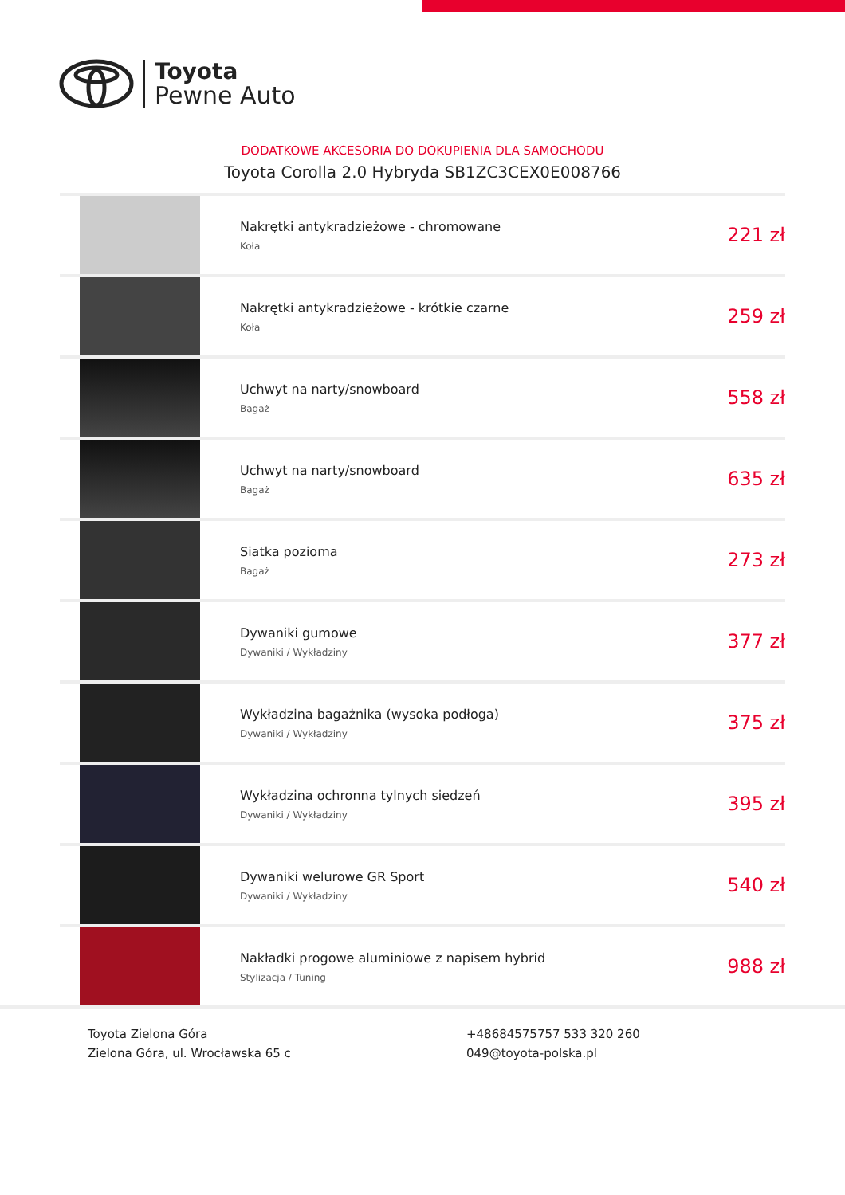Toyota
Pewne Auto
DODATKOWE AKCESORIA DO DOKUPIENIA DLA SAMOCHODU
Toyota Corolla 2.0 Hybryda SB1ZC3CEX0E008766
| | Nakrętki antykradzieżowe - chromowane Koła | 221 zł |
| | Nakrętki antykradzieżowe - krótkie czarne Koła | 259 zł |
| | Uchwyt na narty/snowboard Bagaż | 558 zł |
| | Uchwyt na narty/snowboard Bagaż | 635 zł |
| | Siatka pozioma Bagaż | 273 zł |
| | Dywaniki gumowe Dywaniki / Wykładziny | 377 zł |
| | Wykładzina bagażnika (wysoka podłoga) Dywaniki / Wykładziny | 375 zł |
| | Wykładzina ochronna tylnych siedzeń Dywaniki / Wykładziny | 395 zł |
| | Dywaniki welurowe GR Sport Dywaniki / Wykładziny | 540 zł |
| | Nakładki progowe aluminiowe z napisem hybrid Stylizacja / Tuning | 988 zł |
Toyota Zielona Góra
Zielona Góra, ul. Wrocławska 65 c
+48684575757 533 320 260
049@toyota-polska.pl